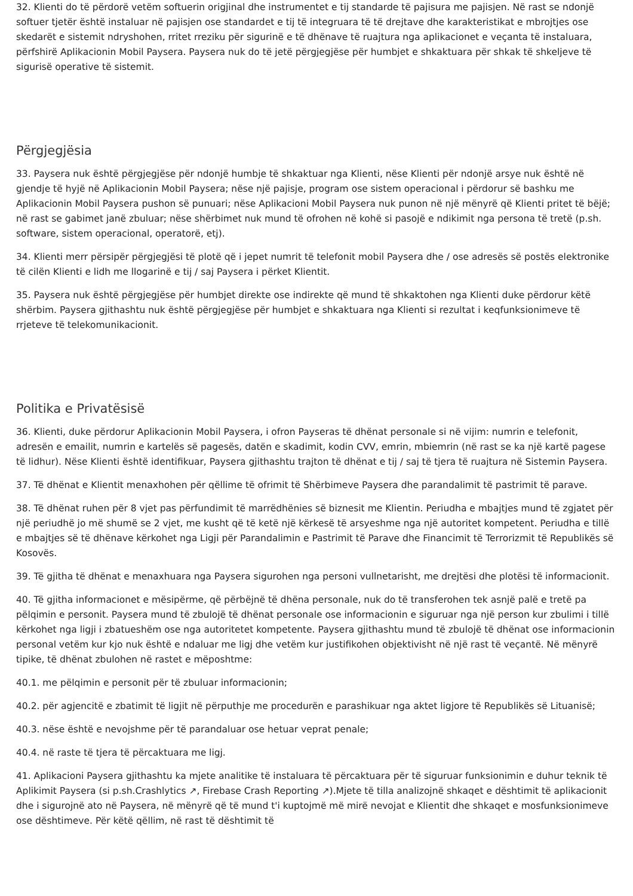32. Klienti do të përdorë vetëm softuerin origjinal dhe instrumentet e tij standarde të pajisura me pajisjen. Në rast se ndonjë softuer tjetër është instaluar në pajisjen ose standardet e tij të integruara të të drejtave dhe karakteristikat e mbrojtjes ose skedarët e sistemit ndryshohen, rritet rreziku për sigurinë e të dhënave të ruajtura nga aplikacionet e veçanta të instaluara, përfshirë Aplikacionin Mobil Paysera. Paysera nuk do të jetë përgjegjëse për humbjet e shkaktuara për shkak të shkeljeve të sigurisë operative të sistemit.
Përgjegjësia
33. Paysera nuk është përgjegjëse për ndonjë humbje të shkaktuar nga Klienti, nëse Klienti për ndonjë arsye nuk është në gjendje të hyjë në Aplikacionin Mobil Paysera; nëse një pajisje, program ose sistem operacional i përdorur së bashku me Aplikacionin Mobil Paysera pushon së punuari; nëse Aplikacioni Mobil Paysera nuk punon në një mënyrë që Klienti pritet të bëjë; në rast se gabimet janë zbuluar; nëse shërbimet nuk mund të ofrohen në kohë si pasojë e ndikimit nga persona të tretë (p.sh. software, sistem operacional, operatorë, etj).
34. Klienti merr përsipër përgjegjësi të plotë që i jepet numrit të telefonit mobil Paysera dhe / ose adresës së postës elektronike të cilën Klienti e lidh me llogarinë e tij / saj Paysera i përket Klientit.
35. Paysera nuk është përgjegjëse për humbjet direkte ose indirekte që mund të shkaktohen nga Klienti duke përdorur këtë shërbim. Paysera gjithashtu nuk është përgjegjëse për humbjet e shkaktuara nga Klienti si rezultat i keqfunksionimeve të rrjeteve të telekomunikacionit.
Politika e Privatësisë
36. Klienti, duke përdorur Aplikacionin Mobil Paysera, i ofron Payseras të dhënat personale si në vijim: numrin e telefonit, adresën e emailit, numrin e kartelës së pagesës, datën e skadimit, kodin CVV, emrin, mbiemrin (në rast se ka një kartë pagese të lidhur). Nëse Klienti është identifikuar, Paysera gjithashtu trajton të dhënat e tij / saj të tjera të ruajtura në Sistemin Paysera.
37. Të dhënat e Klientit menaxhohen për qëllime të ofrimit të Shërbimeve Paysera dhe parandalimit të pastrimit të parave.
38. Të dhënat ruhen për 8 vjet pas përfundimit të marrëdhënies së biznesit me Klientin. Periudha e mbajtjes mund të zgjatet për një periudhë jo më shumë se 2 vjet, me kusht që të ketë një kërkesë të arsyeshme nga një autoritet kompetent. Periudha e tillë e mbajtjes së të dhënave kërkohet nga Ligji për Parandalimin e Pastrimit të Parave dhe Financimit të Terrorizmit të Republikës së Kosovës.
39. Të gjitha të dhënat e menaxhuara nga Paysera sigurohen nga personi vullnetarisht, me drejtësi dhe plotësi të informacionit.
40. Të gjitha informacionet e mësipërme, që përbëjnë të dhëna personale, nuk do të transferohen tek asnjë palë e tretë pa pëlqimin e personit. Paysera mund të zbulojë të dhënat personale ose informacionin e siguruar nga një person kur zbulimi i tillë kërkohet nga ligji i zbatueshëm ose nga autoritetet kompetente. Paysera gjithashtu mund të zbulojë të dhënat ose informacionin personal vetëm kur kjo nuk është e ndaluar me ligj dhe vetëm kur justifikohen objektivisht në një rast të veçantë. Në mënyrë tipike, të dhënat zbulohen në rastet e mëposhtme:
40.1. me pëlqimin e personit për të zbuluar informacionin;
40.2. për agjencitë e zbatimit të ligjit në përputhje me procedurën e parashikuar nga aktet ligjore të Republikës së Lituanisë;
40.3. nëse është e nevojshme për të parandaluar ose hetuar veprat penale;
40.4. në raste të tjera të përcaktuara me ligj.
41. Aplikacioni Paysera gjithashtu ka mjete analitike të instaluara të përcaktuara për të siguruar funksionimin e duhur teknik të Aplikimit Paysera (si p.sh.Crashlytics ↗, Firebase Crash Reporting ↗).Mjete të tilla analizojnë shkaqet e dështimit të aplikacionit dhe i sigurojnë ato në Paysera, në mënyrë që të mund t'i kuptojmë më mirë nevojat e Klientit dhe shkaqet e mosfunksionimeve ose dështimeve. Për këtë qëllim, në rast të dështimit të